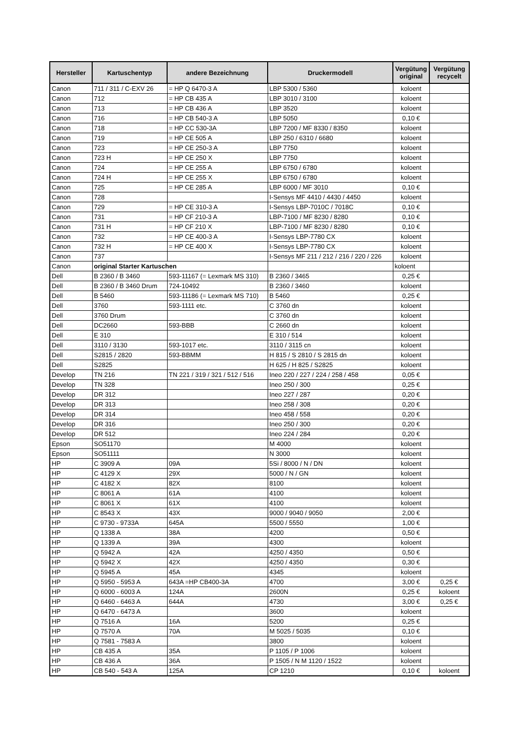| Hersteller | Kartuschentyp | andere Bezeichnung | Druckermodell | Vergütung original | Vergütung recycelt |
| --- | --- | --- | --- | --- | --- |
| Canon | 711 / 311 / C-EXV 26 | = HP Q 6470-3 A | LBP 5300 / 5360 | koloent | |
| Canon | 712 | = HP CB 435 A | LBP 3010 / 3100 | koloent | |
| Canon | 713 | = HP CB 436 A | LBP 3520 | koloent | |
| Canon | 716 | = HP CB 540-3 A | LBP 5050 | 0,10 € | |
| Canon | 718 | = HP CC 530-3A | LBP 7200 / MF 8330 / 8350 | koloent | |
| Canon | 719 | = HP CE 505 A | LBP 250 / 6310 / 6680 | koloent | |
| Canon | 723 | = HP CE 250-3 A | LBP 7750 | koloent | |
| Canon | 723 H | = HP CE 250 X | LBP 7750 | koloent | |
| Canon | 724 | = HP CE 255 A | LBP 6750 / 6780 | koloent | |
| Canon | 724 H | = HP CE 255 X | LBP 6750 / 6780 | koloent | |
| Canon | 725 | = HP CE 285 A | LBP 6000 / MF 3010 | 0,10 € | |
| Canon | 728 | | I-Sensys MF 4410 / 4430 / 4450 | koloent | |
| Canon | 729 | = HP CE 310-3 A | I-Sensys LBP-7010C / 7018C | 0,10 € | |
| Canon | 731 | = HP CF 210-3 A | LBP-7100 / MF 8230 / 8280 | 0,10 € | |
| Canon | 731 H | = HP CF 210 X | LBP-7100 / MF 8230 / 8280 | 0,10 € | |
| Canon | 732 | = HP CE 400-3 A | I-Sensys LBP-7780 CX | koloent | |
| Canon | 732 H | = HP CE 400 X | I-Sensys LBP-7780 CX | koloent | |
| Canon | 737 | | I-Sensys MF 211 / 212 / 216 / 220 / 226 | koloent | |
| Canon | original Starter Kartuschen | | | koloent | |
| Dell | B 2360 / B 3460 | 593-11167 (= Lexmark MS 310) | B 2360 / 3465 | 0,25 € | |
| Dell | B 2360 / B 3460 Drum | 724-10492 | B 2360 / 3460 | koloent | |
| Dell | B 5460 | 593-11186 (= Lexmark MS 710) | B 5460 | 0,25 € | |
| Dell | 3760 | 593-1111 etc. | C 3760 dn | koloent | |
| Dell | 3760 Drum | | C 3760 dn | koloent | |
| Dell | DC2660 | 593-BBB | C 2660 dn | koloent | |
| Dell | E 310 | | E 310 / 514 | koloent | |
| Dell | 3110 / 3130 | 593-1017 etc. | 3110 / 3115 cn | koloent | |
| Dell | S2815 / 2820 | 593-BBMM | H 815 / S 2810 / S 2815 dn | koloent | |
| Dell | S2825 | | H 625 / H 825 / S2825 | koloent | |
| Develop | TN 216 | TN 221 / 319 / 321 / 512 / 516 | Ineo 220 / 227 / 224 / 258 / 458 | 0,05 € | |
| Develop | TN 328 | | Ineo 250 / 300 | 0,25 € | |
| Develop | DR 312 | | Ineo 227 / 287 | 0,20 € | |
| Develop | DR 313 | | Ineo 258 / 308 | 0,20 € | |
| Develop | DR 314 | | Ineo 458 / 558 | 0,20 € | |
| Develop | DR 316 | | Ineo 250 / 300 | 0,20 € | |
| Develop | DR 512 | | Ineo 224 / 284 | 0,20 € | |
| Epson | SO51170 | | M 4000 | koloent | |
| Epson | SO51111 | | N 3000 | koloent | |
| HP | C 3909 A | 09A | 5Si / 8000 / N / DN | koloent | |
| HP | C 4129 X | 29X | 5000 / N / GN | koloent | |
| HP | C 4182 X | 82X | 8100 | koloent | |
| HP | C 8061 A | 61A | 4100 | koloent | |
| HP | C 8061 X | 61X | 4100 | koloent | |
| HP | C 8543 X | 43X | 9000 / 9040 / 9050 | 2,00 € | |
| HP | C 9730 - 9733A | 645A | 5500 / 5550 | 1,00 € | |
| HP | Q 1338 A | 38A | 4200 | 0,50 € | |
| HP | Q 1339 A | 39A | 4300 | koloent | |
| HP | Q 5942 A | 42A | 4250 / 4350 | 0,50 € | |
| HP | Q 5942 X | 42X | 4250 / 4350 | 0,30 € | |
| HP | Q 5945 A | 45A | 4345 | koloent | |
| HP | Q 5950 - 5953 A | 643A =HP CB400-3A | 4700 | 3,00 € | 0,25 € |
| HP | Q 6000 - 6003 A | 124A | 2600N | 0,25 € | koloent |
| HP | Q 6460 - 6463 A | 644A | 4730 | 3,00 € | 0,25 € |
| HP | Q 6470 - 6473 A | | 3600 | koloent | |
| HP | Q 7516 A | 16A | 5200 | 0,25 € | |
| HP | Q 7570 A | 70A | M 5025 / 5035 | 0,10 € | |
| HP | Q 7581 - 7583 A | | 3800 | koloent | |
| HP | CB 435 A | 35A | P 1105 / P 1006 | koloent | |
| HP | CB 436 A | 36A | P 1505 / N M 1120 / 1522 | koloent | |
| HP | CB 540 - 543 A | 125A | CP 1210 | 0,10 € | koloent |